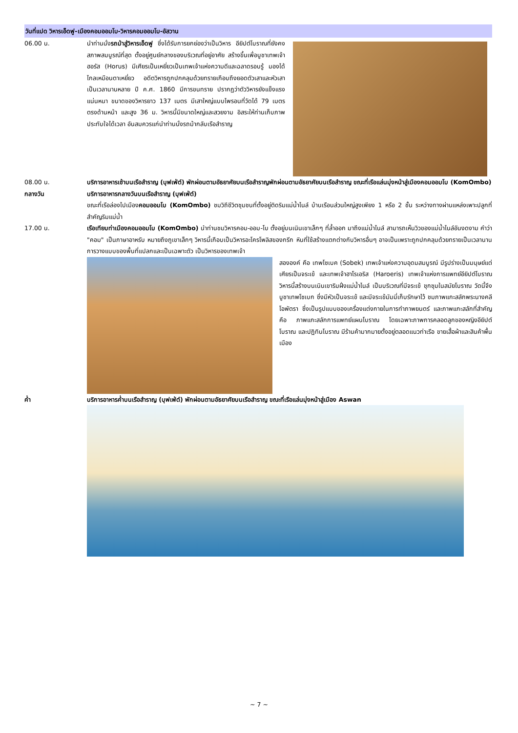วันที่แปด วิหารเอ็ดฟู-เมืองคอมออมโบ-วิหารคอมออมโบ-อัสวาน
06.00 น. นำท่านนั่งรถม้าสู่วิหารเอ็ดฟู ซึ่งได้รับการยกย่องว่าเป็นวิหาร อียิปต์โบราณที่ยังคงสภาพสมบูรณ์ที่สุด ตั้งอยู่ศูนย์กลางของบริเวณที่อยู่อาศัย สร้างขึ้นเพื่อบูชาเทพเจ้าฮอรัส (Horus) มีเศียรเป็นเหยี่ยวเป็นเทพเจ้าแห่งความดีและฉลาดรอบรู้ มองได้ไกลเหมือนตาเหยี่ยว อดีตวิหารถูกปกคลุมด้วยทรายเกือบถึงยอดตัวเสาและหัวเสาเป็นเวลานานหลาย ปี ค.ศ. 1860 มีการขนทราย ปรากฏว่าตัววิหารยังแข็งแรง แน่นหนา ขนาดของวิหารยาว 137 เมตร มีเสาใหญ่แบบไพรอนที่วัดได้ 79 เมตรตรงด้านหน้า และสูง 36 ม. วิหารนี้มีขนาดใหญ่และสวยงาม อิสระให้ท่านเก็บภาพประทับใจได้เวลา อันสมควรแก่นำท่านนั่งรถม้ากลับเรือสำราญ
08.00 น. บริการอาหารเช้าบนเรือสำราญ (บุฟเฟ่ต์) พักผ่อนตามอัธยาศัยบนเรือสำราญพักผ่อนตามอัธยาศัยบนเรือสำราญ ขณะที่เรือแล่นมุ่งหน้าสู่เมืองคอมออมโบ (KomOmbo)
กลางวัน บริการอาหารกลางวันบนเรือสำราญ (บุฟเฟ่ต์)
ขณะที่เรือล่องไปเมืองคอมออมโบ (KomOmbo) ชมวิถีชีวิตชุมชนที่ตั้งอยู่ติดริมแม่น้ำไนล์ บ้านเรือนส่วนใหญ่สูงเพียง 1 หรือ 2 ชั้น ระหว่างทางผ่านแหล่งเพาะปลูกที่สำคัญริมแม่น้ำ
17.00 น. เรือเทียบท่าเมืองคอมออมโบ (KomOmbo) นำท่านชมวิหารคอม-ออม-โบ ตั้งอยู่บนเนินเขาเล็กๆ ที่ล้ำออก มาถึงแม่น้ำไนล์ สามารถเห็นวิวของแม่น้ำไนล์อันงดงาม คำว่า "คอม" เป็นภาษาอาหรับ หมายถึงภูเขาเล็กๆ วิหารนี้เกือบเป็นวิหารอะโครโพลิสของกรีก หินที่ใช้สร้างแตกต่างกับวิหารอื่นๆ อาจเป็นเพราะถูกปกคลุมด้วยทรายเป็นเวลานาน การวางแบบของพื้นที่แปลกและเป็นเฉพาะตัว เป็นวิหารของเทพเจ้า
สององค์ คือ เทพโซเบค (Sobek) เทพเจ้าแห่งความอุดมสมบูรณ์ มีรูปร่างเป็นมนุษย์แต่เศียรเป็นจระเข้ และเทพเจ้าฮาโรเอริส (Haroeris) เทพเจ้าแห่งการแพทย์อียิปต์โบราณ วิหารนี้สร้างบนเนินเขาริมฝั่งแม่น้ำไนล์ เป็นบริเวณที่มีจระเข้ ชุกชุมในสมัยโบราณ วัดนี้จึงบูชาเทพโซเบก ซึ่งมีหัวเป็นจระเข้ และมีจระเข้มัมมี่เก็บรักษาไว้ ชมภาพแกะสลักพระนางคลีโอพัตรา ซึ่งเป็นรูปแบบของเครื่องแต่งกายในการทำภาพยนตร์ และภาพแกะสลักที่สำคัญ คือ ภาพแกะสลักการแพทย์แผนโบราณ โดยเฉพาะภาพการคลอดลูกของหญิงอียิปต์โบราณ และปฏิทินโบราณ มีร้านค้ามากมายตั้งอยู่ตลอดแนวท่าเรือ ขายเสื้อผ้าและสินค้าพื้นเมือง
ค่ำ บริการอาหารค่ำบนเรือสำราญ (บุฟเฟ่ต์) พักผ่อนตามอัธยาศัยบนเรือสำราญ ขณะที่เรือแล่นมุ่งหน้าสู่เมือง Aswan
~ 7 ~